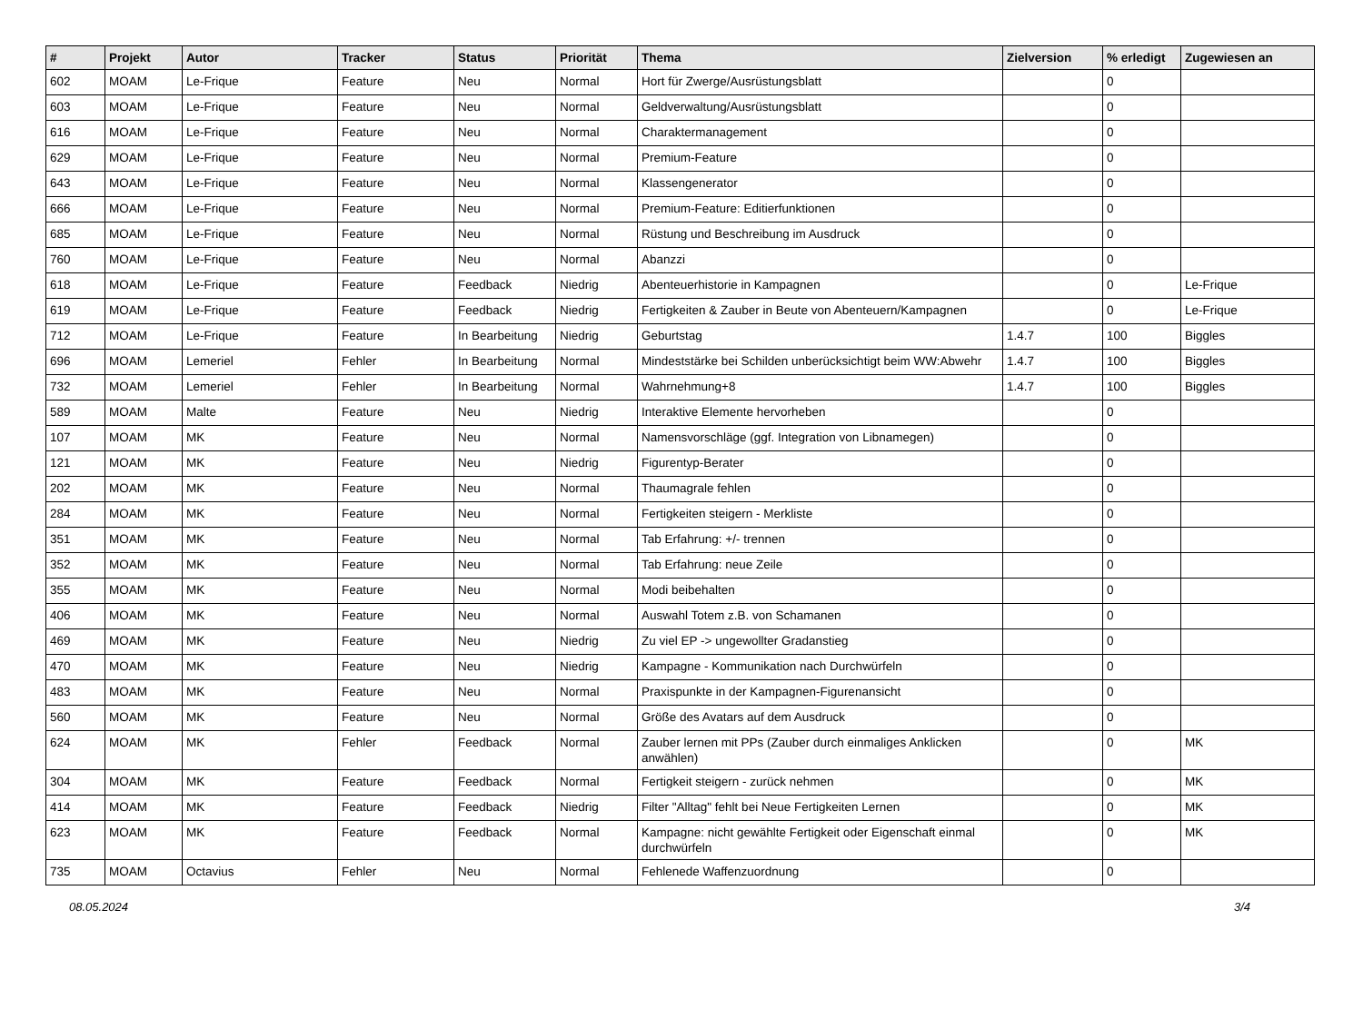| # | Projekt | Autor | Tracker | Status | Priorität | Thema | Zielversion | % erledigt | Zugewiesen an |
| --- | --- | --- | --- | --- | --- | --- | --- | --- | --- |
| 602 | MOAM | Le-Frique | Feature | Neu | Normal | Hort für Zwerge/Ausrüstungsblatt | | 0 | |
| 603 | MOAM | Le-Frique | Feature | Neu | Normal | Geldverwaltung/Ausrüstungsblatt | | 0 | |
| 616 | MOAM | Le-Frique | Feature | Neu | Normal | Charaktermanagement | | 0 | |
| 629 | MOAM | Le-Frique | Feature | Neu | Normal | Premium-Feature | | 0 | |
| 643 | MOAM | Le-Frique | Feature | Neu | Normal | Klassengenerator | | 0 | |
| 666 | MOAM | Le-Frique | Feature | Neu | Normal | Premium-Feature: Editierfunktionen | | 0 | |
| 685 | MOAM | Le-Frique | Feature | Neu | Normal | Rüstung und Beschreibung im Ausdruck | | 0 | |
| 760 | MOAM | Le-Frique | Feature | Neu | Normal | Abanzzi | | 0 | |
| 618 | MOAM | Le-Frique | Feature | Feedback | Niedrig | Abenteuerhistorie in Kampagnen | | 0 | Le-Frique |
| 619 | MOAM | Le-Frique | Feature | Feedback | Niedrig | Fertigkeiten & Zauber in Beute von Abenteuern/Kampagnen | | 0 | Le-Frique |
| 712 | MOAM | Le-Frique | Feature | In Bearbeitung | Niedrig | Geburtstag | 1.4.7 | 100 | Biggles |
| 696 | MOAM | Lemeriel | Fehler | In Bearbeitung | Normal | Mindeststärke bei Schilden unberücksichtigt beim WW:Abwehr | 1.4.7 | 100 | Biggles |
| 732 | MOAM | Lemeriel | Fehler | In Bearbeitung | Normal | Wahrnehmung+8 | 1.4.7 | 100 | Biggles |
| 589 | MOAM | Malte | Feature | Neu | Niedrig | Interaktive Elemente hervorheben | | 0 | |
| 107 | MOAM | MK | Feature | Neu | Normal | Namensvorschläge (ggf. Integration von Libnamegen) | | 0 | |
| 121 | MOAM | MK | Feature | Neu | Niedrig | Figurentyp-Berater | | 0 | |
| 202 | MOAM | MK | Feature | Neu | Normal | Thaumagrale fehlen | | 0 | |
| 284 | MOAM | MK | Feature | Neu | Normal | Fertigkeiten steigern - Merkliste | | 0 | |
| 351 | MOAM | MK | Feature | Neu | Normal | Tab Erfahrung: +/- trennen | | 0 | |
| 352 | MOAM | MK | Feature | Neu | Normal | Tab Erfahrung: neue Zeile | | 0 | |
| 355 | MOAM | MK | Feature | Neu | Normal | Modi beibehalten | | 0 | |
| 406 | MOAM | MK | Feature | Neu | Normal | Auswahl Totem z.B. von Schamanen | | 0 | |
| 469 | MOAM | MK | Feature | Neu | Niedrig | Zu viel EP -> ungewollter Gradanstieg | | 0 | |
| 470 | MOAM | MK | Feature | Neu | Niedrig | Kampagne - Kommunikation nach Durchwürfeln | | 0 | |
| 483 | MOAM | MK | Feature | Neu | Normal | Praxispunkte in der Kampagnen-Figurenansicht | | 0 | |
| 560 | MOAM | MK | Feature | Neu | Normal | Größe des Avatars auf dem Ausdruck | | 0 | |
| 624 | MOAM | MK | Fehler | Feedback | Normal | Zauber lernen mit PPs (Zauber durch einmaliges Anklicken anwählen) | | 0 | MK |
| 304 | MOAM | MK | Feature | Feedback | Normal | Fertigkeit steigern - zurück nehmen | | 0 | MK |
| 414 | MOAM | MK | Feature | Feedback | Niedrig | Filter "Alltag" fehlt bei Neue Fertigkeiten Lernen | | 0 | MK |
| 623 | MOAM | MK | Feature | Feedback | Normal | Kampagne: nicht gewählte Fertigkeit oder Eigenschaft einmal durchwürfeln | | 0 | MK |
| 735 | MOAM | Octavius | Fehler | Neu | Normal | Fehlenede Waffenzuordnung | | 0 | |
08.05.2024 3/4